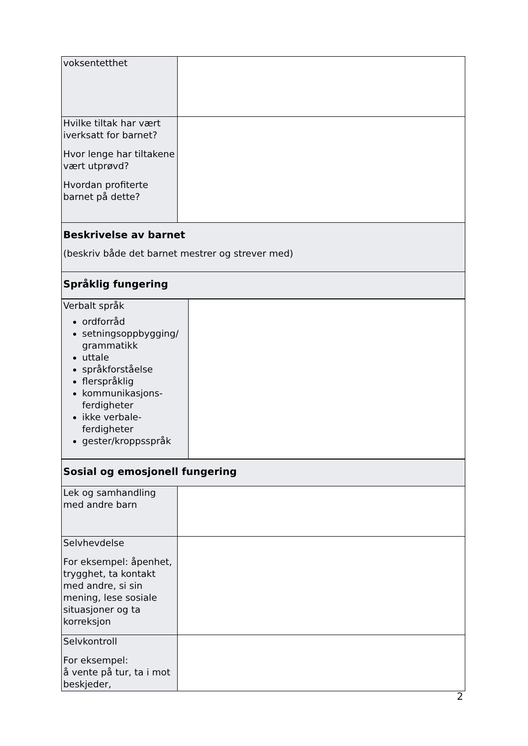| voksentetthet | |
| Hvilke tiltak har vært iverksatt for barnet? Hvor lenge har tiltakene vært utprøvd? Hvordan profiterte barnet på dette? | |
| Beskrivelse av barnet (beskriv både det barnet mestrer og strever med) | |
| Språklig fungering | |
| Verbalt språk ordforråd setningsoppbygging/ grammatikk uttale språkforståelse flerspråklig kommunikasjons-ferdigheter ikke verbale-ferdigheter gester/kroppsspråk | |
| Sosial og emosjonell fungering | |
| Lek og samhandling med andre barn | |
| Selvhevdelse For eksempel: åpenhet, trygghet, ta kontakt med andre, si sin mening, lese sosiale situasjoner og ta korreksjon | |
| Selvkontroll For eksempel: å vente på tur, ta i mot beskjeder, | |
2